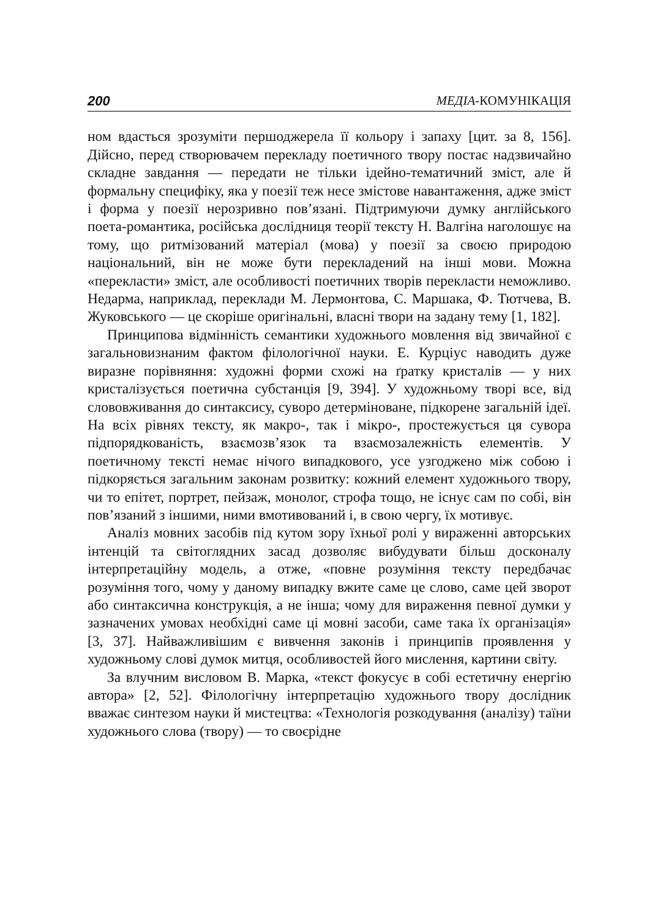200 МЕДІА-КОМУНІКАЦІЯ
ном вдасться зрозуміти першоджерела її кольору і запаху [цит. за 8, 156]. Дійсно, перед створювачем перекладу поетичного твору постає надзвичайно складне завдання — передати не тільки ідейно-тематичний зміст, але й формальну специфіку, яка у поезії теж несе змістове навантаження, адже зміст і форма у поезії нерозривно пов’язані. Підтримуючи думку англійського поета-романтика, російська дослідниця теорії тексту Н. Валгіна наголошує на тому, що ритмізований матеріал (мова) у поезії за своєю природою національний, він не може бути перекладений на інші мови. Можна «перекласти» зміст, але особливості поетичних творів перекласти неможливо. Недарма, наприклад, переклади М. Лермонтова, С. Маршака, Ф. Тютчева, В. Жуковського — це скоріше оригінальні, власні твори на задану тему [1, 182].
Принципова відмінність семантики художнього мовлення від звичайної є загальновизнаним фактом філологічної науки. Е. Курціус наводить дуже виразне порівняння: художні форми схожі на ґратку кристалів — у них кристалізується поетична субстанція [9, 394]. У художньому творі все, від слововживання до синтаксису, суворо детерміноване, підкорене загальній ідеї. На всіх рівнях тексту, як макро-, так і мікро-, простежується ця сувора підпорядкованість, взаємозв’язок та взаємозалежність елементів. У поетичному тексті немає нічого випадкового, усе узгоджено між собою і підкоряється загальним законам розвитку: кожний елемент художнього твору, чи то епітет, портрет, пейзаж, монолог, строфа тощо, не існує сам по собі, він пов’язаний з іншими, ними вмотивований і, в свою чергу, їх мотивує.
Аналіз мовних засобів під кутом зору їхньої ролі у вираженні авторських інтенцій та світоглядних засад дозволяє вибудувати більш досконалу інтерпретаційну модель, а отже, «повне розуміння тексту передбачає розуміння того, чому у даному випадку вжите саме це слово, саме цей зворот або синтаксична конструкція, а не інша; чому для вираження певної думки у зазначених умовах необхідні саме ці мовні засоби, саме така їх організація» [3, 37]. Найважливішим є вивчення законів і принципів проявлення у художньому слові думок митця, особливостей його мислення, картини світу.
За влучним висловом В. Марка, «текст фокусує в собі естетичну енергію автора» [2, 52]. Філологічну інтерпретацію художнього твору дослідник вважає синтезом науки й мистецтва: «Технологія розкодування (аналізу) таїни художнього слова (твору) — то своєрідне